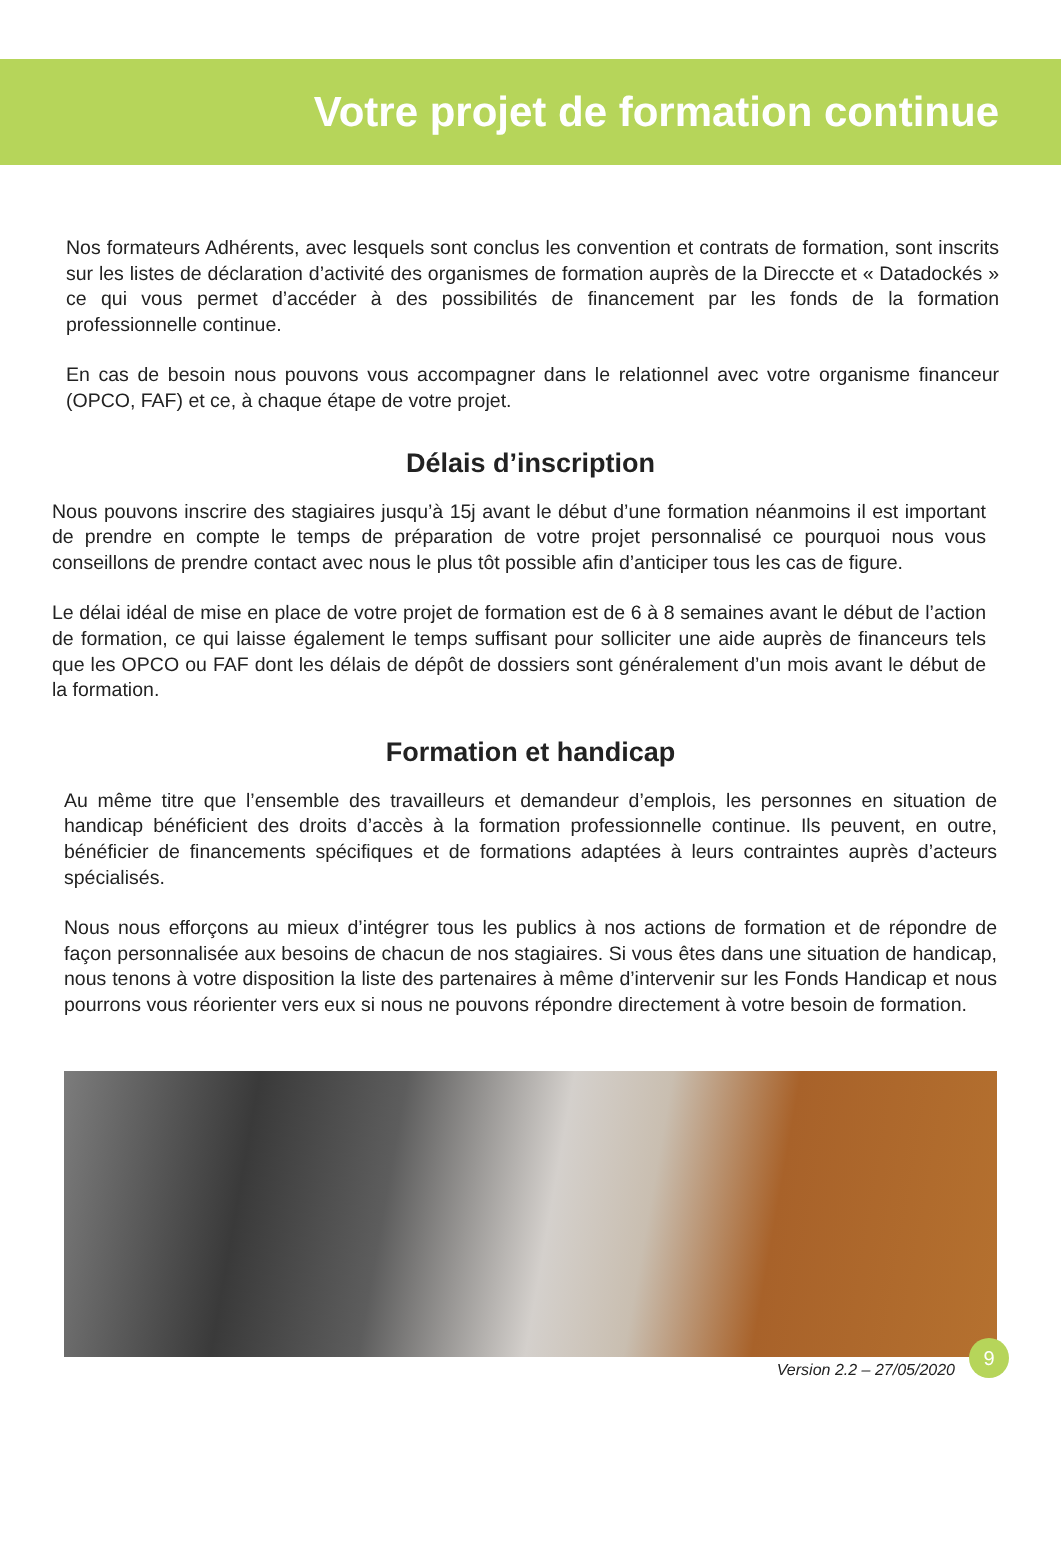Votre projet de formation continue
Nos formateurs Adhérents, avec lesquels sont conclus les convention et contrats de formation, sont inscrits sur les listes de déclaration d’activité des organismes de formation auprès de la Direccte et « Datadockés » ce qui vous permet d’accéder à des possibilités de financement par les fonds de la formation professionnelle continue.
En cas de besoin nous pouvons vous accompagner dans le relationnel avec votre organisme financeur (OPCO, FAF) et ce, à chaque étape de votre projet.
Délais d’inscription
Nous pouvons inscrire des stagiaires jusqu’à 15j avant le début d’une formation néanmoins il est important de prendre en compte le temps de préparation de votre projet personnalisé ce pourquoi nous vous conseillons de prendre contact avec nous le plus tôt possible afin d’anticiper tous les cas de figure.
Le délai idéal de mise en place de votre projet de formation est de 6 à 8 semaines avant le début de l’action de formation, ce qui laisse également le temps suffisant pour solliciter une aide auprès de financeurs tels que les OPCO ou FAF dont les délais de dépôt de dossiers sont généralement d’un mois avant le début de la formation.
Formation et handicap
Au même titre que l’ensemble des travailleurs et demandeur d’emplois, les personnes en situation de handicap bénéficient des droits d’accès à la formation professionnelle continue. Ils peuvent, en outre, bénéficier de financements spécifiques et de formations adaptées à leurs contraintes auprès d’acteurs spécialisés.
Nous nous efforçons au mieux d’intégrer tous les publics à nos actions de formation et de répondre de façon personnalisée aux besoins de chacun de nos stagiaires. Si vous êtes dans une situation de handicap, nous tenons à votre disposition la liste des partenaires à même d’intervenir sur les Fonds Handicap et nous pourrons vous réorienter vers eux si nous ne pouvons répondre directement à votre besoin de formation.
Version 2.2 – 27/05/2020 9